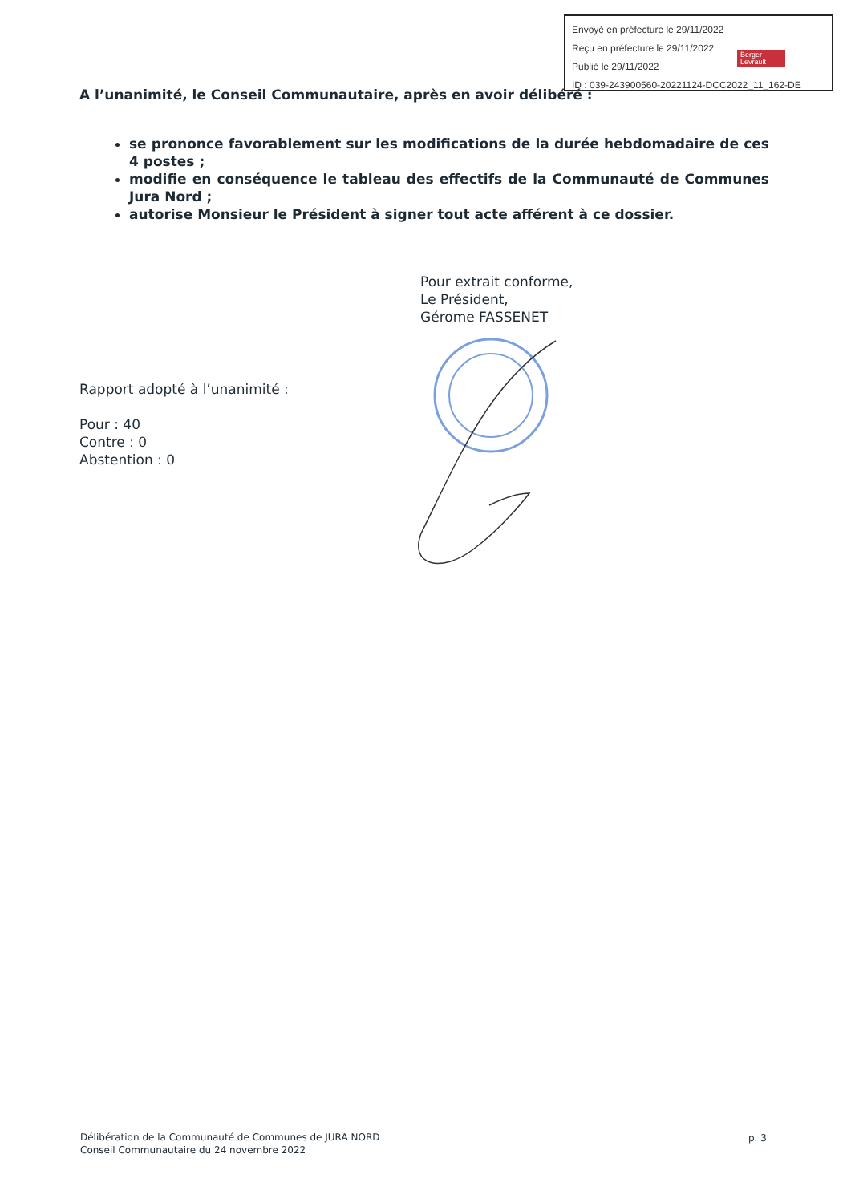Envoyé en préfecture le 29/11/2022
Reçu en préfecture le 29/11/2022
Publié le 29/11/2022
ID : 039-243900560-20221124-DCC2022_11_162-DE
Berger Levrault
A l’unanimité, le Conseil Communautaire, après en avoir délibéré :
se prononce favorablement sur les modifications de la durée hebdomadaire de ces 4 postes ;
modifie en conséquence le tableau des effectifs de la Communauté de Communes Jura Nord ;
autorise Monsieur le Président à signer tout acte afférent à ce dossier.
Pour extrait conforme,
Le Président,
Gérome FASSENET
Rapport adopté à l’unanimité :
Pour : 40
Contre : 0
Abstention : 0
Délibération de la Communauté de Communes de JURA NORD
Conseil Communautaire du 24 novembre 2022
p. 3